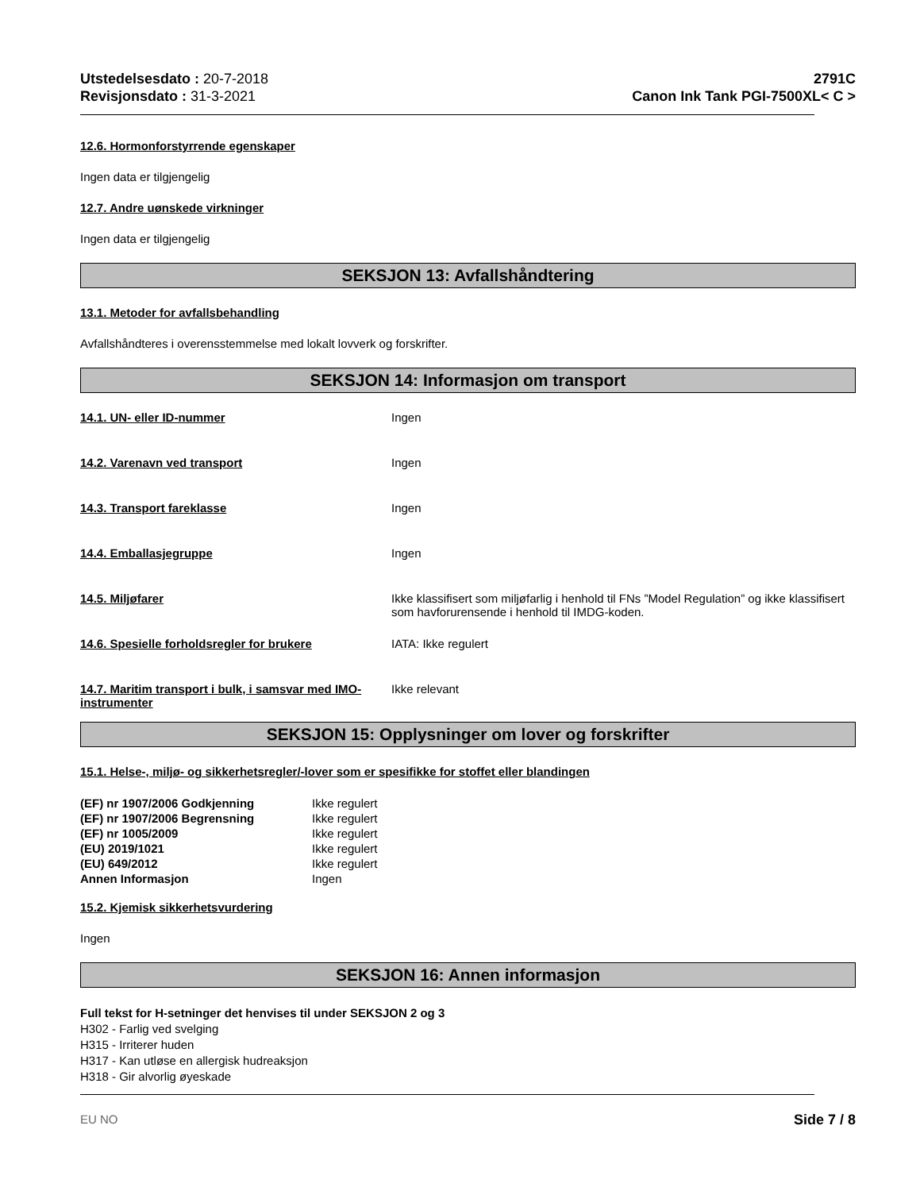Utstedelsesdato : 20-7-2018
Revisjonsdato : 31-3-2021
2791C
Canon Ink Tank PGI-7500XL< C >
12.6. Hormonforstyrrende egenskaper
Ingen data er tilgjengelig
12.7. Andre uønskede virkninger
Ingen data er tilgjengelig
SEKSJON 13: Avfallshåndtering
13.1. Metoder for avfallsbehandling
Avfallshåndteres i overensstemmelse med lokalt lovverk og forskrifter.
SEKSJON 14: Informasjon om transport
14.1. UN- eller ID-nummer Ingen
14.2. Varenavn ved transport Ingen
14.3. Transport fareklasse Ingen
14.4. Emballasjegruppe Ingen
14.5. Miljøfarer Ikke klassifisert som miljøfarlig i henhold til FNs ”Model Regulation” og ikke klassifisert som havforurensende i henhold til IMDG-koden.
14.6. Spesielle forholdsregler for brukere IATA: Ikke regulert
14.7. Maritim transport i bulk, i samsvar med IMO-instrumenter
Ikke relevant
SEKSJON 15: Opplysninger om lover og forskrifter
15.1. Helse-, miljø- og sikkerhetsregler/-lover som er spesifikke for stoffet eller blandingen
| (EF) nr 1907/2006 Godkjenning | Ikke regulert |
| (EF) nr 1907/2006 Begrensning | Ikke regulert |
| (EF) nr 1005/2009 | Ikke regulert |
| (EU) 2019/1021 | Ikke regulert |
| (EU) 649/2012 | Ikke regulert |
| Annen Informasjon | Ingen |
15.2. Kjemisk sikkerhetsvurdering
Ingen
SEKSJON 16: Annen informasjon
Full tekst for H-setninger det henvises til under SEKSJON 2 og 3
H302 - Farlig ved svelging
H315 - Irriterer huden
H317 - Kan utløse en allergisk hudreaksjon
H318 - Gir alvorlig øyeskade
EU NO Side 7 / 8